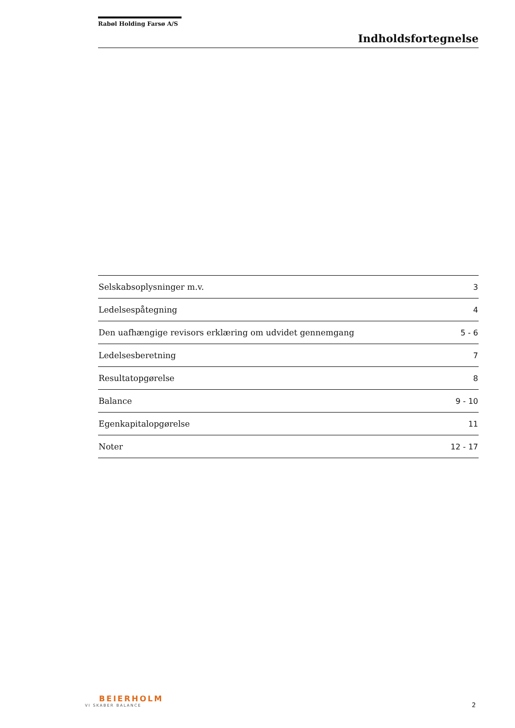Rabøl Holding Farsø A/S
Indholdsfortegnelse
| Selskabsoplysninger m.v. | 3 |
| Ledelsespåtegning | 4 |
| Den uafhængige revisors erklæring om udvidet gennemgang | 5 - 6 |
| Ledelsesberetning | 7 |
| Resultatopgørelse | 8 |
| Balance | 9 - 10 |
| Egenkapitalopgørelse | 11 |
| Noter | 12 - 17 |
BEIERHOLM
VI SKABER BALANCE
2